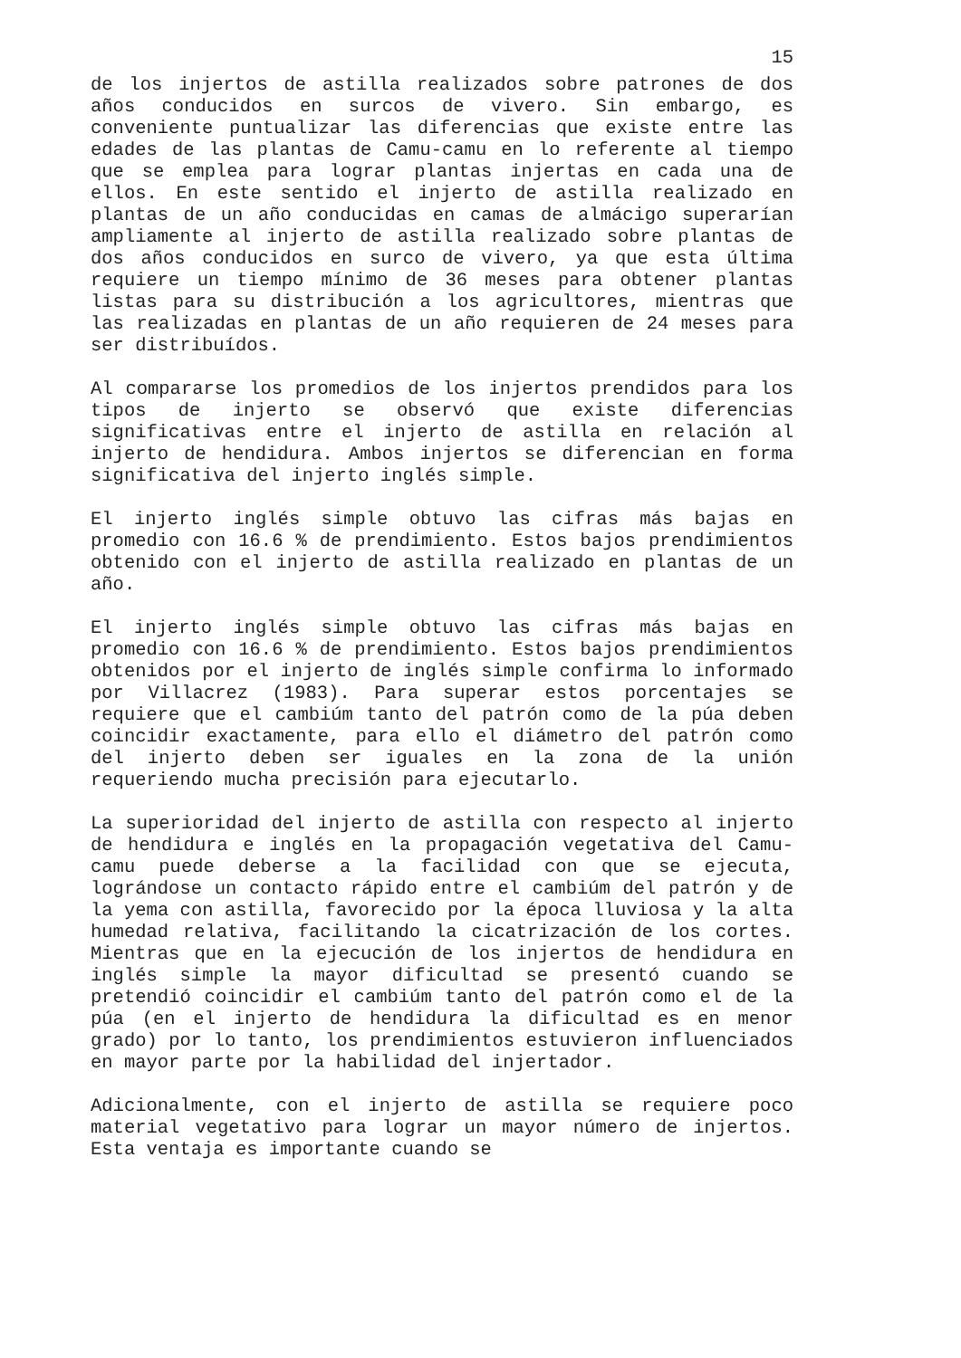15
de los injertos de astilla realizados sobre patrones de dos años conducidos en surcos de vivero. Sin embargo, es conveniente puntualizar las diferencias que existe entre las edades de las plantas de Camu-camu en lo referente al tiempo que se emplea para lograr plantas injertas en cada una de ellos. En este sentido el injerto de astilla realizado en plantas de un año conducidas en camas de almácigo superarían ampliamente al injerto de astilla realizado sobre plantas de dos años conducidos en surco de vivero, ya que esta última requiere un tiempo mínimo de 36 meses para obtener plantas listas para su distribución a los agricultores, mientras que las realizadas en plantas de un año requieren de 24 meses para ser distribuídos.
Al compararse los promedios de los injertos prendidos para los tipos de injerto se observó que existe diferencias significativas entre el injerto de astilla en relación al injerto de hendidura. Ambos injertos se diferencian en forma significativa del injerto inglés simple.
El injerto inglés simple obtuvo las cifras más bajas en promedio con 16.6 % de prendimiento. Estos bajos prendimientos obtenido con el injerto de astilla realizado en plantas de un año.
El injerto inglés simple obtuvo las cifras más bajas en promedio con 16.6 % de prendimiento. Estos bajos prendimientos obtenidos por el injerto de inglés simple confirma lo informado por Villacrez (1983). Para superar estos porcentajes se requiere que el cambiúm tanto del patrón como de la púa deben coincidir exactamente, para ello el diámetro del patrón como del injerto deben ser iguales en la zona de la unión requeriendo mucha precisión para ejecutarlo.
La superioridad del injerto de astilla con respecto al injerto de hendidura e inglés en la propagación vegetativa del Camu-camu puede deberse a la facilidad con que se ejecuta, lográndose un contacto rápido entre el cambiúm del patrón y de la yema con astilla, favorecido por la época lluviosa y la alta humedad relativa, facilitando la cicatrización de los cortes. Mientras que en la ejecución de los injertos de hendidura en inglés simple la mayor dificultad se presentó cuando se pretendió coincidir el cambiúm tanto del patrón como el de la púa (en el injerto de hendidura la dificultad es en menor grado) por lo tanto, los prendimientos estuvieron influenciados en mayor parte por la habilidad del injertador.
Adicionalmente, con el injerto de astilla se requiere poco material vegetativo para lograr un mayor número de injertos. Esta ventaja es importante cuando se